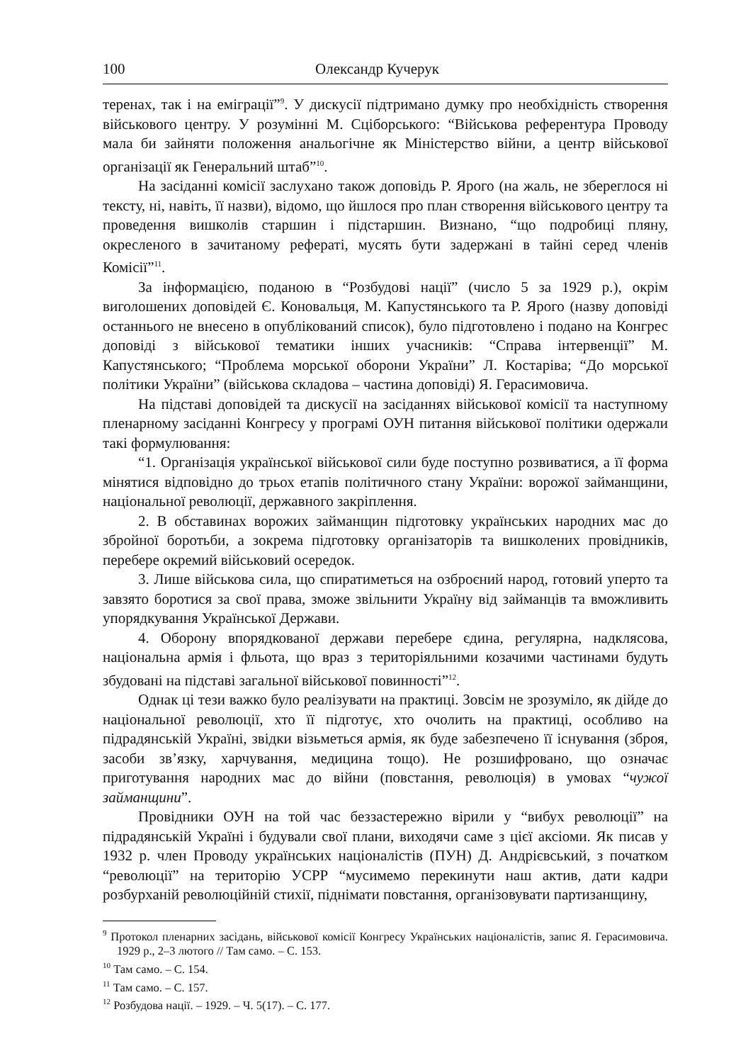100 Олександр Кучерук
теренах, так і на еміграції”<sup>9</sup>. У дискусії підтримано думку про необхідність створення військового центру. У розумінні М. Сціборського: “Військова референтура Проводу мала би зайняти положення анальогічне як Міністерство війни, а центр військової організації як Генеральний штаб”<sup>10</sup>.
На засіданні комісії заслухано також доповідь Р. Ярого (на жаль, не збереглося ні тексту, ні, навіть, її назви), відомо, що йшлося про план створення військового центру та проведення вишколів старшин і підстаршин. Визнано, “що подробиці пляну, окресленого в зачитаному рефераті, мусять бути задержані в тайні серед членів Комісії”<sup>11</sup>.
За інформацією, поданою в “Розбудові нації” (число 5 за 1929 р.), окрім виголошених доповідей Є. Коновальця, М. Капустянського та Р. Ярого (назву доповіді останнього не внесено в опублікований список), було підготовлено і подано на Конгрес доповіді з військової тематики інших учасників: “Справа інтервенції” М. Капустянського; “Проблема морської оборони України” Л. Костаріва; “До морської політики України” (військова складова – частина доповіді) Я. Герасимовича.
На підставі доповідей та дискусії на засіданнях військової комісії та наступному пленарному засіданні Конгресу у програмі ОУН питання військової політики одержали такі формулювання:
“1. Організація української військової сили буде поступно розвиватися, а її форма мінятися відповідно до трьох етапів політичного стану України: ворожої займанщини, національної революції, державного закріплення.
2. В обставинах ворожих займанщин підготовку українських народних мас до збройної боротьби, а зокрема підготовку організаторів та вишколених провідників, перебере окремий військовий осередок.
3. Лише військова сила, що спиратиметься на озброєний народ, готовий уперто та завзято боротися за свої права, зможе звільнити Україну від займанців та вможливить упорядкування Української Держави.
4. Оборону впорядкованої держави перебере єдина, регулярна, надклясова, національна армія і фльота, що враз з територіяльними козачими частинами будуть збудовані на підставі загальної військової повинності”<sup>12</sup>.
Однак ці тези важко було реалізувати на практиці. Зовсім не зрозуміло, як дійде до національної революції, хто її підготує, хто очолить на практиці, особливо на підрадянській Україні, звідки візьметься армія, як буде забезпечено її існування (зброя, засоби зв’язку, харчування, медицина тощо). Не розшифровано, що означає приготування народних мас до війни (повстання, революція) в умовах “чужої займанщини”.
Провідники ОУН на той час беззастережно вірили у “вибух революції” на підрадянській Україні і будували свої плани, виходячи саме з цієї аксіоми. Як писав у 1932 р. член Проводу українських націоналістів (ПУН) Д. Андрієвський, з початком “революції” на територію УСРР “мусимемо перекинути наш актив, дати кадри розбурханій революційній стихії, піднімати повстання, організовувати партизанщину,
<sup>9</sup> Протокол пленарних засідань, військової комісії Конгресу Українських націоналістів, запис Я. Герасимовича. 1929 р., 2–3 лютого // Там само. – С. 153.
<sup>10</sup> Там само. – С. 154.
<sup>11</sup> Там само. – С. 157.
<sup>12</sup> Розбудова нації. – 1929. – Ч. 5(17). – С. 177.